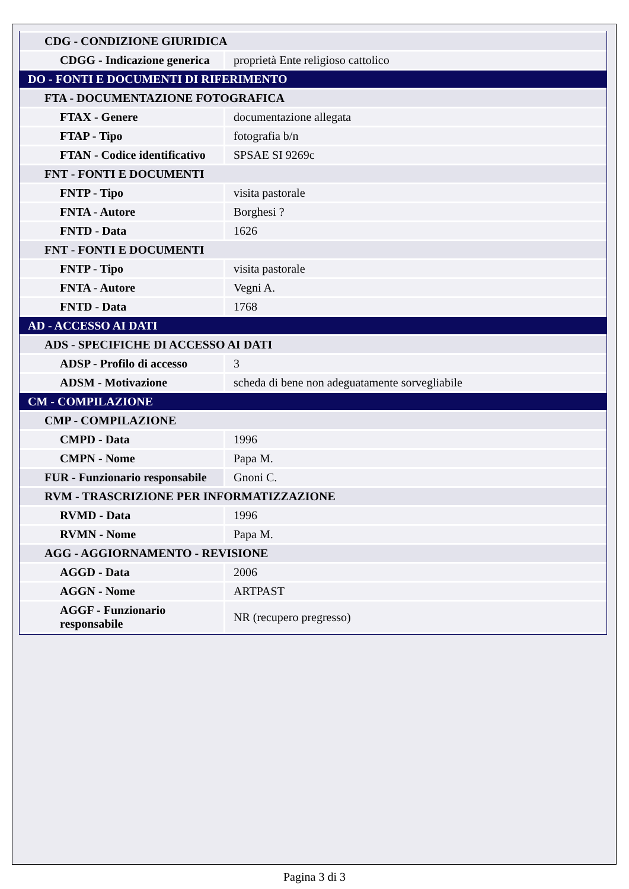| CDG - CONDIZIONE GIURIDICA | |
| CDGG - Indicazione generica | proprietà Ente religioso cattolico |
| DO - FONTI E DOCUMENTI DI RIFERIMENTO | |
| FTA - DOCUMENTAZIONE FOTOGRAFICA | |
| FTAX - Genere | documentazione allegata |
| FTAP - Tipo | fotografia b/n |
| FTAN - Codice identificativo | SPSAE SI 9269c |
| FNT - FONTI E DOCUMENTI | |
| FNTP - Tipo | visita pastorale |
| FNTA - Autore | Borghesi ? |
| FNTD - Data | 1626 |
| FNT - FONTI E DOCUMENTI | |
| FNTP - Tipo | visita pastorale |
| FNTA - Autore | Vegni A. |
| FNTD - Data | 1768 |
| AD - ACCESSO AI DATI | |
| ADS - SPECIFICHE DI ACCESSO AI DATI | |
| ADSP - Profilo di accesso | 3 |
| ADSM - Motivazione | scheda di bene non adeguatamente sorvegliabile |
| CM - COMPILAZIONE | |
| CMP - COMPILAZIONE | |
| CMPD - Data | 1996 |
| CMPN - Nome | Papa M. |
| FUR - Funzionario responsabile | Gnoni C. |
| RVM - TRASCRIZIONE PER INFORMATIZZAZIONE | |
| RVMD - Data | 1996 |
| RVMN - Nome | Papa M. |
| AGG - AGGIORNAMENTO - REVISIONE | |
| AGGD - Data | 2006 |
| AGGN - Nome | ARTPAST |
| AGGF - Funzionario responsabile | NR (recupero pregresso) |
Pagina 3 di 3